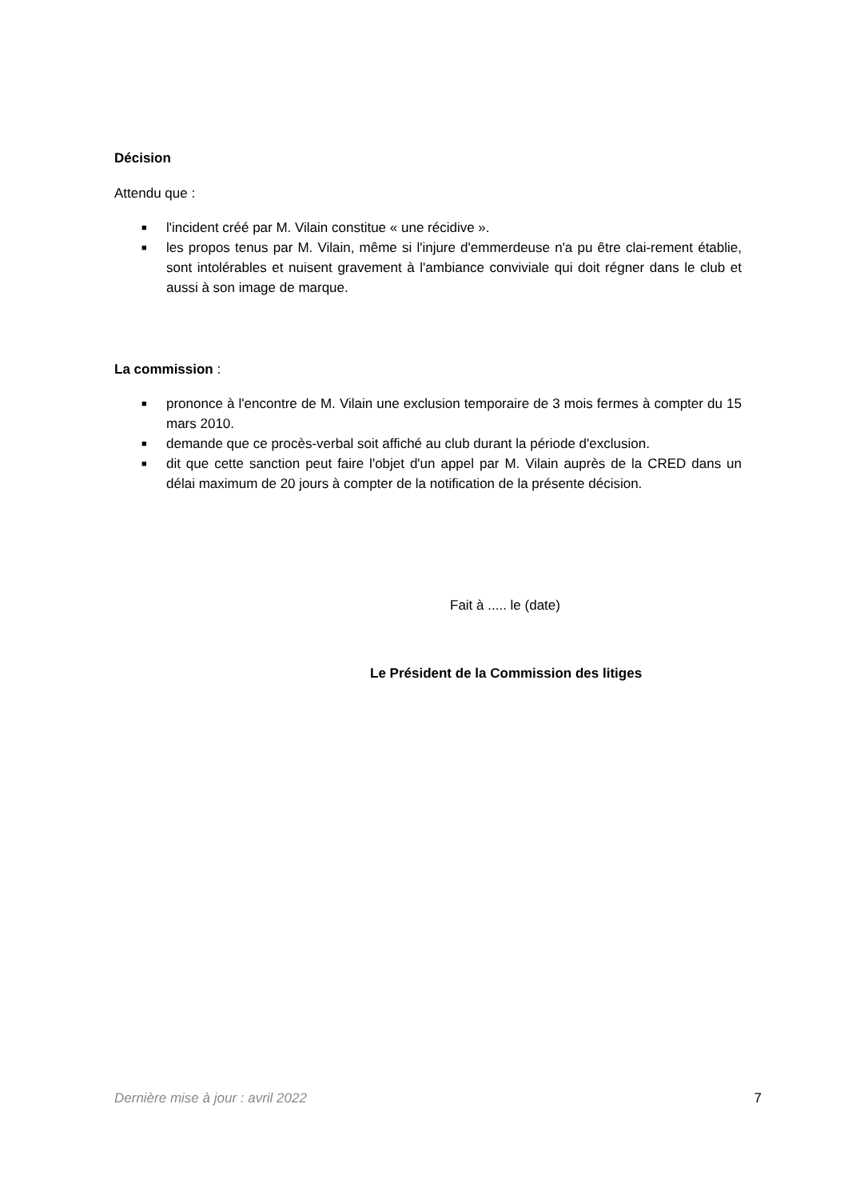Décision
Attendu que :
■ l'incident créé par M. Vilain constitue « une récidive ».
■ les propos tenus par M. Vilain, même si l'injure d'emmerdeuse n'a pu être clai-rement établie, sont intolérables et nuisent gravement à l'ambiance conviviale qui doit régner dans le club et aussi à son image de marque.
La commission :
■ prononce à l'encontre de M. Vilain une exclusion temporaire de 3 mois fermes à compter du 15 mars 2010.
■ demande que ce procès-verbal soit affiché au club durant la période d'exclusion.
■ dit que cette sanction peut faire l'objet d'un appel par M. Vilain auprès de la CRED dans un délai maximum de 20 jours à compter de la notification de la présente décision.
Fait à ..... le (date)
Le Président de la Commission des litiges
Dernière mise à jour : avril 2022 7